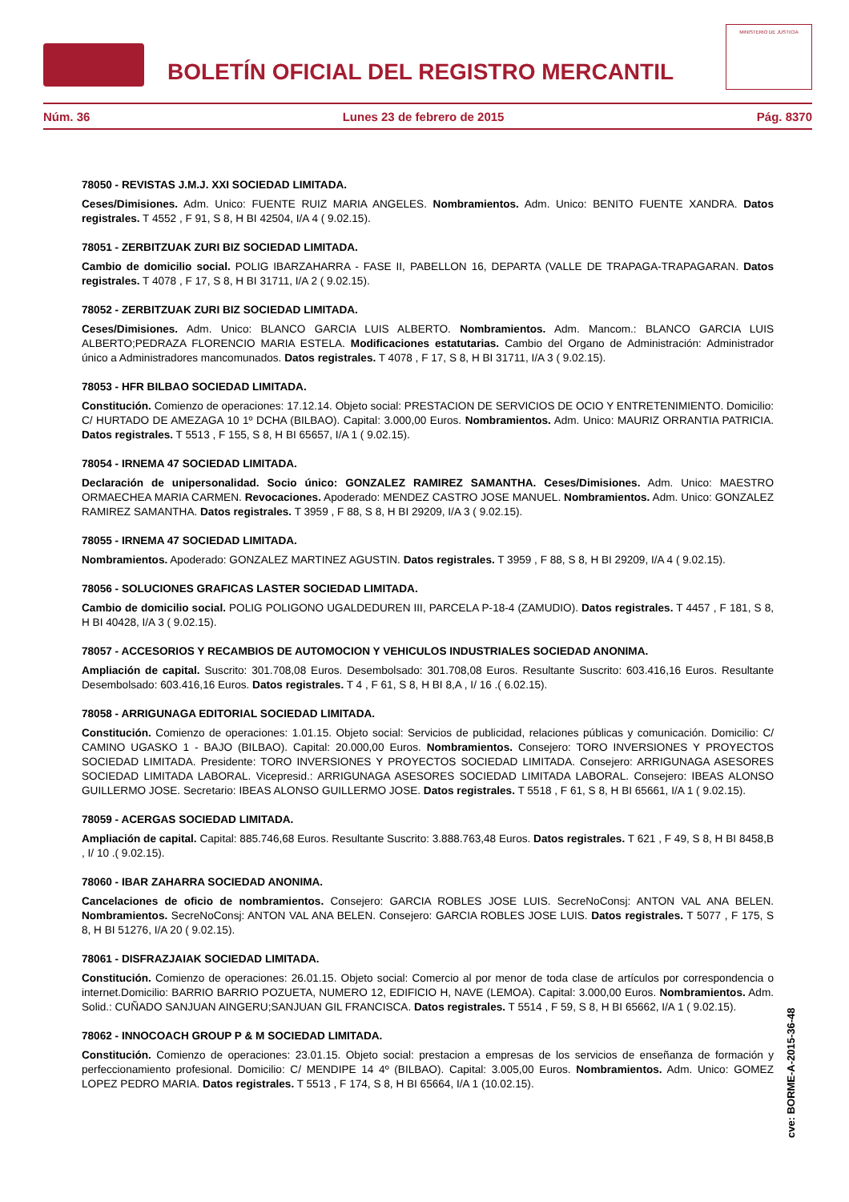BOLETÍN OFICIAL DEL REGISTRO MERCANTIL
MINISTERIO DE JUSTICIA
Núm. 36 Lunes 23 de febrero de 2015 Pág. 8370
78050 - REVISTAS J.M.J. XXI SOCIEDAD LIMITADA.
Ceses/Dimisiones. Adm. Unico: FUENTE RUIZ MARIA ANGELES. Nombramientos. Adm. Unico: BENITO FUENTE XANDRA. Datos registrales. T 4552 , F 91, S 8, H BI 42504, I/A 4 ( 9.02.15).
78051 - ZERBITZUAK ZURI BIZ SOCIEDAD LIMITADA.
Cambio de domicilio social. POLIG IBARZAHARRA - FASE II, PABELLON 16, DEPARTA (VALLE DE TRAPAGA-TRAPAGARAN. Datos registrales. T 4078 , F 17, S 8, H BI 31711, I/A 2 ( 9.02.15).
78052 - ZERBITZUAK ZURI BIZ SOCIEDAD LIMITADA.
Ceses/Dimisiones. Adm. Unico: BLANCO GARCIA LUIS ALBERTO. Nombramientos. Adm. Mancom.: BLANCO GARCIA LUIS ALBERTO;PEDRAZA FLORENCIO MARIA ESTELA. Modificaciones estatutarias. Cambio del Organo de Administración: Administrador único a Administradores mancomunados. Datos registrales. T 4078 , F 17, S 8, H BI 31711, I/A 3 ( 9.02.15).
78053 - HFR BILBAO SOCIEDAD LIMITADA.
Constitución. Comienzo de operaciones: 17.12.14. Objeto social: PRESTACION DE SERVICIOS DE OCIO Y ENTRETENIMIENTO. Domicilio: C/ HURTADO DE AMEZAGA 10 1º DCHA (BILBAO). Capital: 3.000,00 Euros. Nombramientos. Adm. Unico: MAURIZ ORRANTIA PATRICIA. Datos registrales. T 5513 , F 155, S 8, H BI 65657, I/A 1 ( 9.02.15).
78054 - IRNEMA 47 SOCIEDAD LIMITADA.
Declaración de unipersonalidad. Socio único: GONZALEZ RAMIREZ SAMANTHA. Ceses/Dimisiones. Adm. Unico: MAESTRO ORMAECHEA MARIA CARMEN. Revocaciones. Apoderado: MENDEZ CASTRO JOSE MANUEL. Nombramientos. Adm. Unico: GONZALEZ RAMIREZ SAMANTHA. Datos registrales. T 3959 , F 88, S 8, H BI 29209, I/A 3 ( 9.02.15).
78055 - IRNEMA 47 SOCIEDAD LIMITADA.
Nombramientos. Apoderado: GONZALEZ MARTINEZ AGUSTIN. Datos registrales. T 3959 , F 88, S 8, H BI 29209, I/A 4 ( 9.02.15).
78056 - SOLUCIONES GRAFICAS LASTER SOCIEDAD LIMITADA.
Cambio de domicilio social. POLIG POLIGONO UGALDEDUREN III, PARCELA P-18-4 (ZAMUDIO). Datos registrales. T 4457 , F 181, S 8, H BI 40428, I/A 3 ( 9.02.15).
78057 - ACCESORIOS Y RECAMBIOS DE AUTOMOCION Y VEHICULOS INDUSTRIALES SOCIEDAD ANONIMA.
Ampliación de capital. Suscrito: 301.708,08 Euros. Desembolsado: 301.708,08 Euros. Resultante Suscrito: 603.416,16 Euros. Resultante Desembolsado: 603.416,16 Euros. Datos registrales. T 4 , F 61, S 8, H BI 8,A , I/ 16 .( 6.02.15).
78058 - ARRIGUNAGA EDITORIAL SOCIEDAD LIMITADA.
Constitución. Comienzo de operaciones: 1.01.15. Objeto social: Servicios de publicidad, relaciones públicas y comunicación. Domicilio: C/ CAMINO UGASKO 1 - BAJO (BILBAO). Capital: 20.000,00 Euros. Nombramientos. Consejero: TORO INVERSIONES Y PROYECTOS SOCIEDAD LIMITADA. Presidente: TORO INVERSIONES Y PROYECTOS SOCIEDAD LIMITADA. Consejero: ARRIGUNAGA ASESORES SOCIEDAD LIMITADA LABORAL. Vicepresid.: ARRIGUNAGA ASESORES SOCIEDAD LIMITADA LABORAL. Consejero: IBEAS ALONSO GUILLERMO JOSE. Secretario: IBEAS ALONSO GUILLERMO JOSE. Datos registrales. T 5518 , F 61, S 8, H BI 65661, I/A 1 ( 9.02.15).
78059 - ACERGAS SOCIEDAD LIMITADA.
Ampliación de capital. Capital: 885.746,68 Euros. Resultante Suscrito: 3.888.763,48 Euros. Datos registrales. T 621 , F 49, S 8, H BI 8458,B , I/ 10 .( 9.02.15).
78060 - IBAR ZAHARRA SOCIEDAD ANONIMA.
Cancelaciones de oficio de nombramientos. Consejero: GARCIA ROBLES JOSE LUIS. SecreNoConsj: ANTON VAL ANA BELEN. Nombramientos. SecreNoConsj: ANTON VAL ANA BELEN. Consejero: GARCIA ROBLES JOSE LUIS. Datos registrales. T 5077 , F 175, S 8, H BI 51276, I/A 20 ( 9.02.15).
78061 - DISFRAZJAIAK SOCIEDAD LIMITADA.
Constitución. Comienzo de operaciones: 26.01.15. Objeto social: Comercio al por menor de toda clase de artículos por correspondencia o internet.Domicilio: BARRIO BARRIO POZUETA, NUMERO 12, EDIFICIO H, NAVE (LEMOA). Capital: 3.000,00 Euros. Nombramientos. Adm. Solid.: CUÑADO SANJUAN AINGERU;SANJUAN GIL FRANCISCA. Datos registrales. T 5514 , F 59, S 8, H BI 65662, I/A 1 ( 9.02.15).
78062 - INNOCOACH GROUP P & M SOCIEDAD LIMITADA.
Constitución. Comienzo de operaciones: 23.01.15. Objeto social: prestacion a empresas de los servicios de enseñanza de formación y perfeccionamiento profesional. Domicilio: C/ MENDIPE 14 4º (BILBAO). Capital: 3.005,00 Euros. Nombramientos. Adm. Unico: GOMEZ LOPEZ PEDRO MARIA. Datos registrales. T 5513 , F 174, S 8, H BI 65664, I/A 1 (10.02.15).
cve: BORME-A-2015-36-48